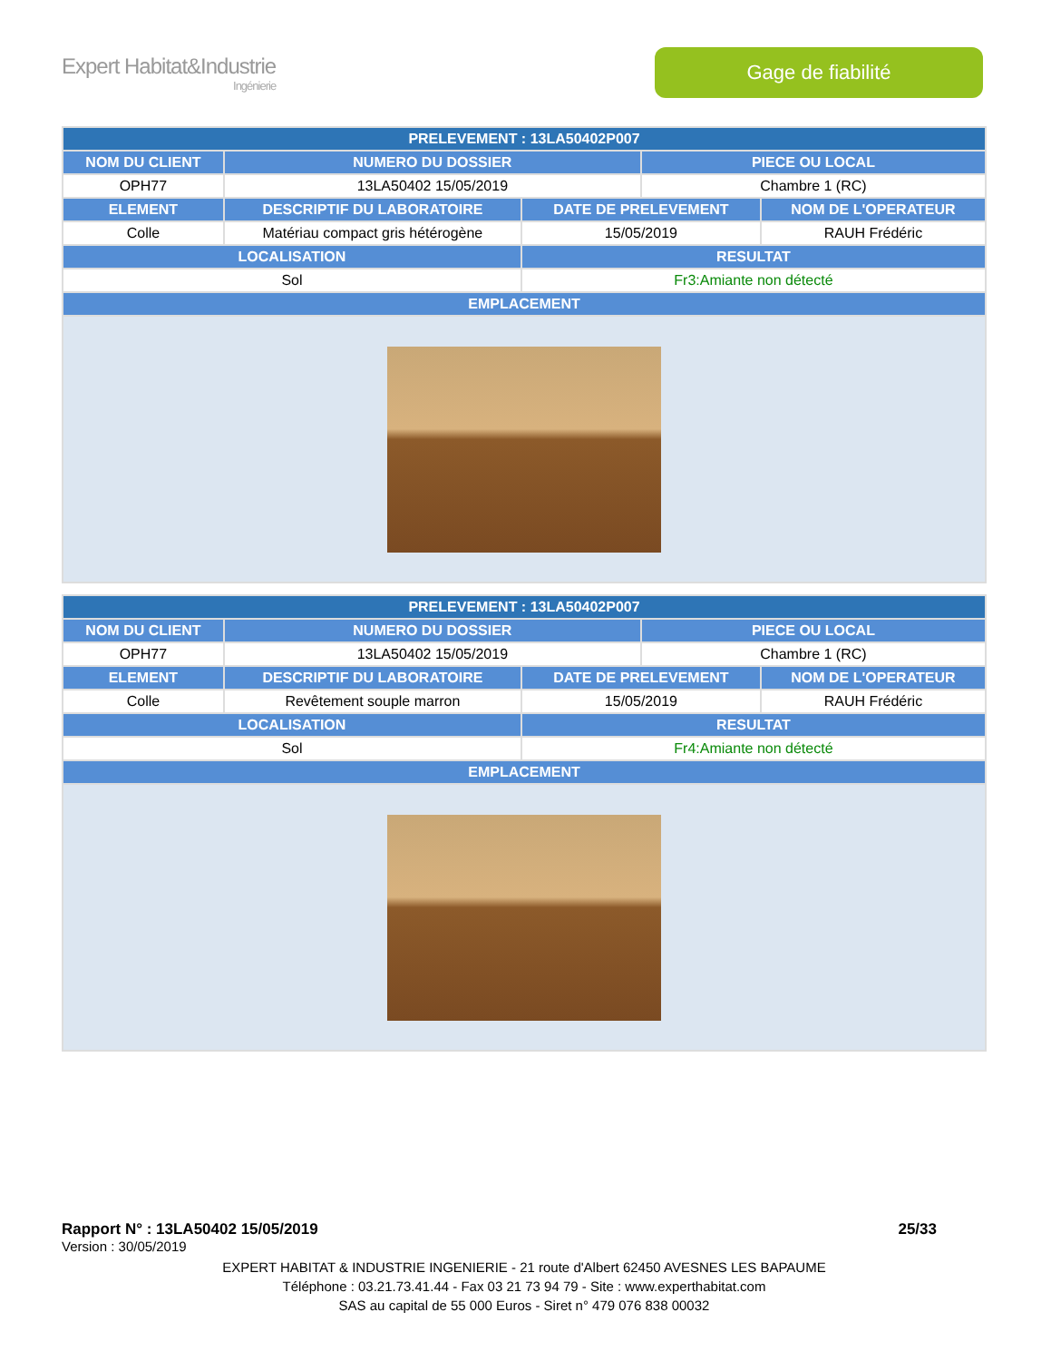Expert Habitat&Industrie
Ingénierie
Gage de fiabilité
| PRELEVEMENT : 13LA50402P007 | | | | |
| --- | --- | --- | --- | --- |
| NOM DU CLIENT | NUMERO DU DOSSIER | | PIECE OU LOCAL | |
| OPH77 | 13LA50402 15/05/2019 | | Chambre 1 (RC) | |
| ELEMENT | DESCRIPTIF DU LABORATOIRE | DATE DE PRELEVEMENT | | NOM DE L'OPERATEUR |
| Colle | Matériau compact gris hétérogène | 15/05/2019 | | RAUH Frédéric |
| LOCALISATION | | RESULTAT | | |
| Sol | | Fr3:Amiante non détecté | | |
| EMPLACEMENT | | | | |
| PRELEVEMENT : 13LA50402P007 | | | | |
| --- | --- | --- | --- | --- |
| NOM DU CLIENT | NUMERO DU DOSSIER | | PIECE OU LOCAL | |
| OPH77 | 13LA50402 15/05/2019 | | Chambre 1 (RC) | |
| ELEMENT | DESCRIPTIF DU LABORATOIRE | DATE DE PRELEVEMENT | | NOM DE L'OPERATEUR |
| Colle | Revêtement souple marron | 15/05/2019 | | RAUH Frédéric |
| LOCALISATION | | RESULTAT | | |
| Sol | | Fr4:Amiante non détecté | | |
| EMPLACEMENT | | | | |
Rapport N° : 13LA50402 15/05/2019 25/33
Version : 30/05/2019
EXPERT HABITAT & INDUSTRIE INGENIERIE - 21 route d'Albert 62450 AVESNES LES BAPAUME
Téléphone : 03.21.73.41.44 - Fax 03 21 73 94 79 - Site : www.experthabitat.com
SAS au capital de 55 000 Euros - Siret n° 479 076 838 00032